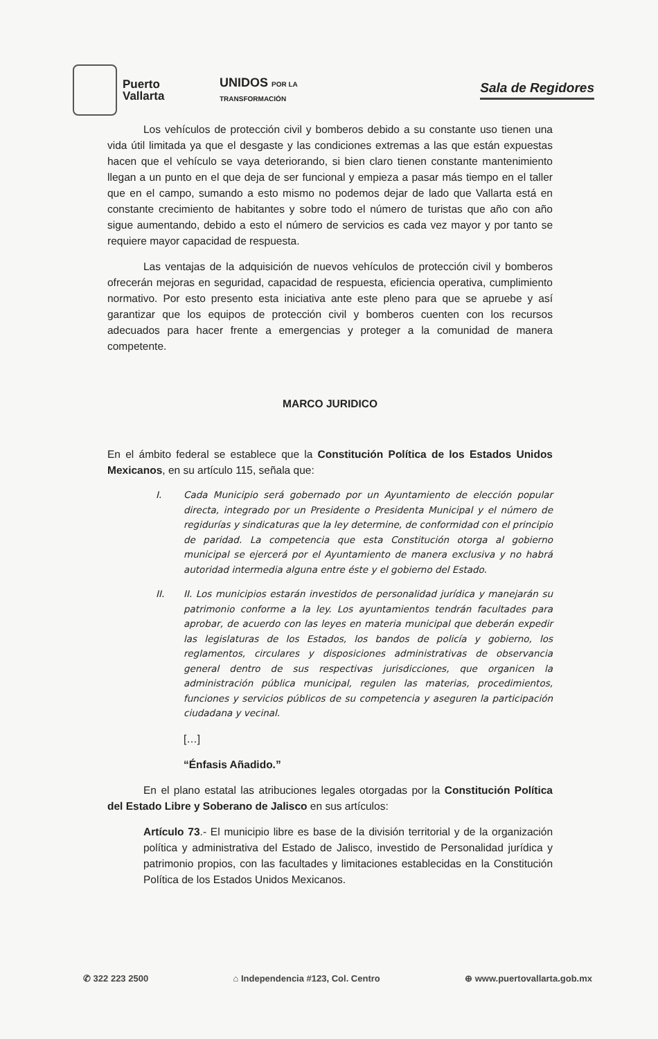Puerto
Vallarta
UNIDOS POR LA
TRANSFORMACIÓN
Sala de Regidores
Los vehículos de protección civil y bomberos debido a su constante uso tienen una vida útil limitada ya que el desgaste y las condiciones extremas a las que están expuestas hacen que el vehículo se vaya deteriorando, si bien claro tienen constante mantenimiento llegan a un punto en el que deja de ser funcional y empieza a pasar más tiempo en el taller que en el campo, sumando a esto mismo no podemos dejar de lado que Vallarta está en constante crecimiento de habitantes y sobre todo el número de turistas que año con año sigue aumentando, debido a esto el número de servicios es cada vez mayor y por tanto se requiere mayor capacidad de respuesta.
Las ventajas de la adquisición de nuevos vehículos de protección civil y bomberos ofrecerán mejoras en seguridad, capacidad de respuesta, eficiencia operativa, cumplimiento normativo. Por esto presento esta iniciativa ante este pleno para que se apruebe y así garantizar que los equipos de protección civil y bomberos cuenten con los recursos adecuados para hacer frente a emergencias y proteger a la comunidad de manera competente.
MARCO JURIDICO
En el ámbito federal se establece que la Constitución Política de los Estados Unidos Mexicanos, en su artículo 115, señala que:
I. Cada Municipio será gobernado por un Ayuntamiento de elección popular directa, integrado por un Presidente o Presidenta Municipal y el número de regidurías y sindicaturas que la ley determine, de conformidad con el principio de paridad. La competencia que esta Constitución otorga al gobierno municipal se ejercerá por el Ayuntamiento de manera exclusiva y no habrá autoridad intermedia alguna entre éste y el gobierno del Estado.
II. II. Los municipios estarán investidos de personalidad jurídica y manejarán su patrimonio conforme a la ley. Los ayuntamientos tendrán facultades para aprobar, de acuerdo con las leyes en materia municipal que deberán expedir las legislaturas de los Estados, los bandos de policía y gobierno, los reglamentos, circulares y disposiciones administrativas de observancia general dentro de sus respectivas jurisdicciones, que organicen la administración pública municipal, regulen las materias, procedimientos, funciones y servicios públicos de su competencia y aseguren la participación ciudadana y vecinal.
[…]
“Énfasis Añadido.”
En el plano estatal las atribuciones legales otorgadas por la Constitución Política del Estado Libre y Soberano de Jalisco en sus artículos:
Artículo 73.- El municipio libre es base de la división territorial y de la organización política y administrativa del Estado de Jalisco, investido de Personalidad jurídica y patrimonio propios, con las facultades y limitaciones establecidas en la Constitución Política de los Estados Unidos Mexicanos.
✆ 322 223 2500 ⌂ Independencia #123, Col. Centro ⊕ www.puertovallarta.gob.mx